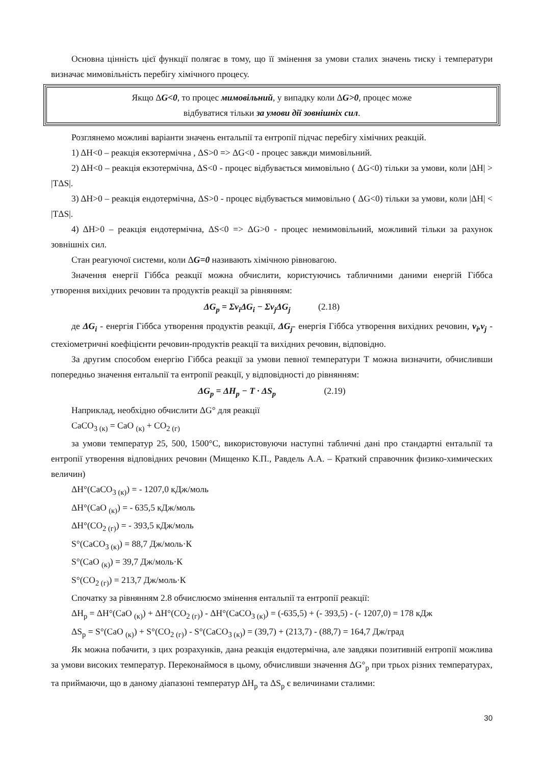Основна цінність цієї функції полягає в тому, що її змінення за умови сталих значень тиску і температури визначає мимовільність перебігу хімічного процесу.
Якщо ΔG<0, то процес мимовільний, у випадку коли ΔG>0, процес може
відбуватися тільки за умови дії зовнішніх сил.
Розглянемо можливі варіанти значень ентальпії та ентропії підчас перебігу хімічних реакцій.
1) ΔH<0 – реакція екзотермічна , ΔS>0 => ΔG<0 - процес завжди мимовільний.
2) ΔH<0 – реакція екзотермічна, ΔS<0 - процес відбувається мимовільно ( ΔG<0) тільки за умови, коли |ΔH| > |TΔS|.
3) ΔH>0 – реакція ендотермічна, ΔS>0 - процес відбувається мимовільно ( ΔG<0) тільки за умови, коли |ΔH| < |TΔS|.
4) ΔH>0 – реакція ендотермічна, ΔS<0 => ΔG>0 - процес немимовільний, можливий тільки за рахунок зовнішніх сил.
Стан реагуючої системи, коли ΔG=0 називають хімічною рівновагою.
Значення енергії Гіббса реакції можна обчислити, користуючись табличними даними енергій Гіббса утворення вихідних речовин та продуктів реакції за рівнянням:
ΔG<sub>p</sub> = Σν<sub>i</sub>ΔG<sub>i</sub> − Σν<sub>j</sub>ΔG<sub>j</sub> (2.18)
де ΔG<sub>i</sub> - енергія Гіббса утворення продуктів реакції, ΔG<sub>j</sub>- енергія Гіббса утворення вихідних речовин, ν<sub>i</sub>,ν<sub>j</sub> - стехіометричні коефіцієнти речовин-продуктів реакції та вихідних речовин, відповідно.
За другим способом енергію Гіббса реакції за умови певної температури Т можна визначити, обчисливши попередньо значення ентальпії та ентропії реакції, у відповідності до рівнянням:
ΔG<sub>p</sub> = ΔH<sub>p</sub> − T · ΔS<sub>p</sub> (2.19)
Наприклад, необхідно обчислити ΔG° для реакції
CaCO<sub>3 (к)</sub> = CaO <sub>(к)</sub> + CO<sub>2 (г)</sub>
за умови температур 25, 500, 1500°С, використовуючи наступні табличні дані про стандартні ентальпії та ентропії утворення відповідних речовин (Мищенко К.П., Равдель А.А. – Краткий справочник физико-химических величин)
ΔH°(CaCO<sub>3 (к)</sub>) = - 1207,0 кДж/моль
ΔH°(CaO <sub>(к)</sub>) = - 635,5 кДж/моль
ΔH°(CO<sub>2 (г)</sub>) = - 393,5 кДж/моль
S°(CaCO<sub>3 (к)</sub>) = 88,7 Дж/моль·К
S°(CaO <sub>(к)</sub>) = 39,7 Дж/моль·К
S°(CO<sub>2 (г)</sub>) = 213,7 Дж/моль·К
Спочатку за рівнянням 2.8 обчислюємо змінення ентальпії та ентропії реакції:
ΔH<sub>p</sub> = ΔH°(CaO <sub>(к)</sub>) + ΔH°(CO<sub>2 (г)</sub>) - ΔH°(CaCO<sub>3 (к)</sub>) = (-635,5) + (- 393,5) - (- 1207,0) = 178 кДж
ΔS<sub>p</sub> = S°(CaO <sub>(к)</sub>) + S°(CO<sub>2 (г)</sub>) - S°(CaCO<sub>3 (к)</sub>) = (39,7) + (213,7) - (88,7) = 164,7 Дж/град
Як можна побачити, з цих розрахунків, дана реакція ендотермічна, але завдяки позитивній ентропії можлива за умови високих температур. Переконаймося в цьому, обчисливши значення ΔG°<sub>p</sub> при трьох різних температурах, та приймаючи, що в даному діапазоні температур ΔH<sub>p</sub> та ΔS<sub>p</sub> є величинами сталими:
30